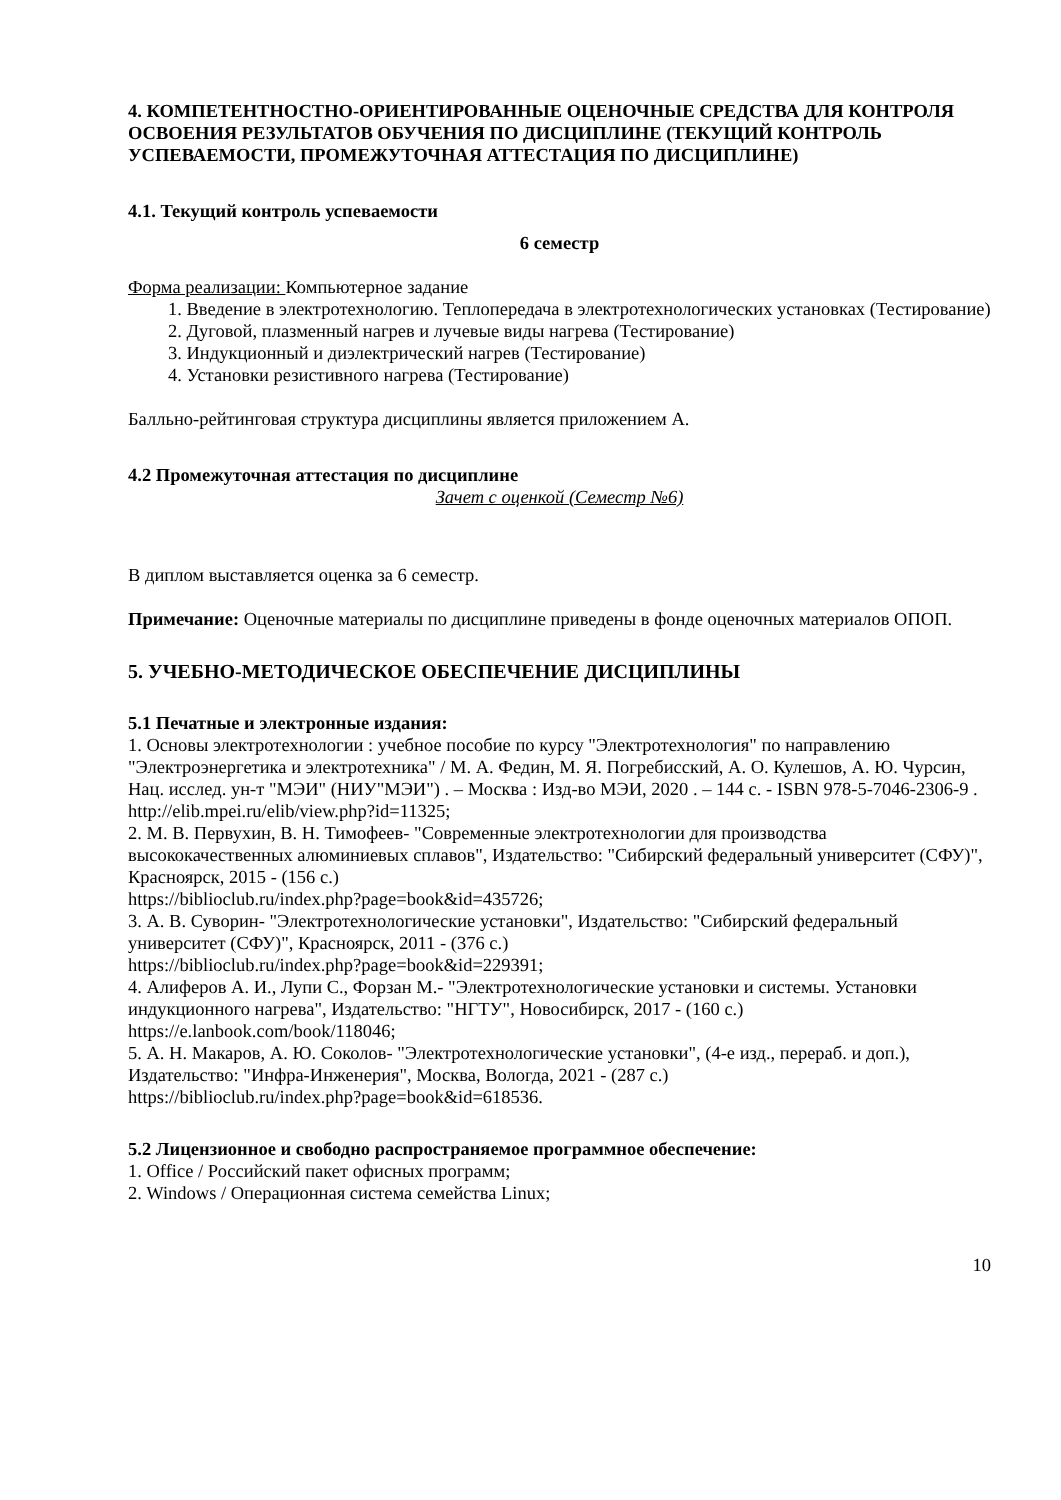4. КОМПЕТЕНТНОСТНО-ОРИЕНТИРОВАННЫЕ ОЦЕНОЧНЫЕ СРЕДСТВА ДЛЯ КОНТРОЛЯ ОСВОЕНИЯ РЕЗУЛЬТАТОВ ОБУЧЕНИЯ ПО ДИСЦИПЛИНЕ (ТЕКУЩИЙ КОНТРОЛЬ УСПЕВАЕМОСТИ, ПРОМЕЖУТОЧНАЯ АТТЕСТАЦИЯ ПО ДИСЦИПЛИНЕ)
4.1. Текущий контроль успеваемости
6 семестр
Форма реализации: Компьютерное задание
1. Введение в электротехнологию. Теплопередача в электротехнологических установках (Тестирование)
2. Дуговой, плазменный нагрев и лучевые виды нагрева (Тестирование)
3. Индукционный и диэлектрический нагрев (Тестирование)
4. Установки резистивного нагрева (Тестирование)
Балльно-рейтинговая структура дисциплины является приложением А.
4.2 Промежуточная аттестация по дисциплине
Зачет с оценкой (Семестр №6)
В диплом выставляется оценка за 6 семестр.
Примечание: Оценочные материалы по дисциплине приведены в фонде оценочных материалов ОПОП.
5. УЧЕБНО-МЕТОДИЧЕСКОЕ ОБЕСПЕЧЕНИЕ ДИСЦИПЛИНЫ
5.1 Печатные и электронные издания:
1. Основы электротехнологии : учебное пособие по курсу "Электротехнология" по направлению "Электроэнергетика и электротехника" / М. А. Федин, М. Я. Погребисский, А. О. Кулешов, А. Ю. Чурсин, Нац. исслед. ун-т "МЭИ" (НИУ"МЭИ") . – Москва : Изд-во МЭИ, 2020 . – 144 с. - ISBN 978-5-7046-2306-9 .
http://elib.mpei.ru/elib/view.php?id=11325;
2. М. В. Первухин, В. Н. Тимофеев- "Современные электротехнологии для производства высококачественных алюминиевых сплавов", Издательство: "Сибирский федеральный университет (СФУ)", Красноярск, 2015 - (156 с.)
https://biblioclub.ru/index.php?page=book&id=435726;
3. А. В. Суворин- "Электротехнологические установки", Издательство: "Сибирский федеральный университет (СФУ)", Красноярск, 2011 - (376 с.)
https://biblioclub.ru/index.php?page=book&id=229391;
4. Алиферов А. И., Лупи С., Форзан М.- "Электротехнологические установки и системы. Установки индукционного нагрева", Издательство: "НГТУ", Новосибирск, 2017 - (160 с.)
https://e.lanbook.com/book/118046;
5. А. Н. Макаров, А. Ю. Соколов- "Электротехнологические установки", (4-е изд., перераб. и доп.), Издательство: "Инфра-Инженерия", Москва, Вологда, 2021 - (287 с.)
https://biblioclub.ru/index.php?page=book&id=618536.
5.2 Лицензионное и свободно распространяемое программное обеспечение:
1. Office / Российский пакет офисных программ;
2. Windows / Операционная система семейства Linux;
10